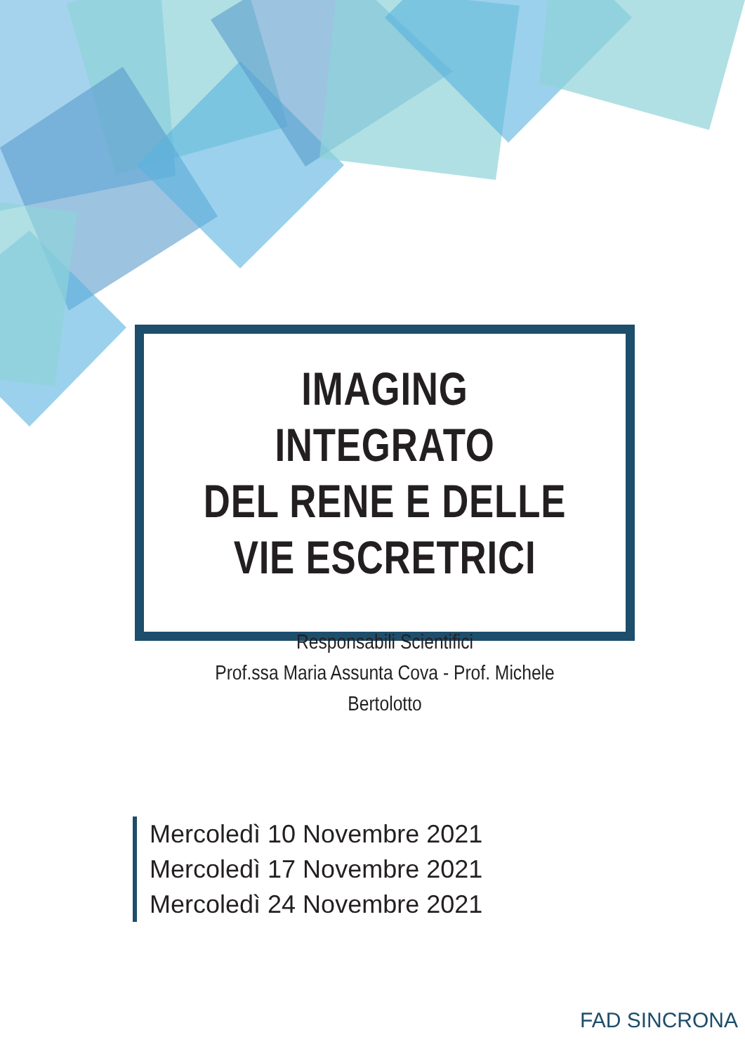IMAGING INTEGRATO
DEL RENE E DELLE
VIE ESCRETRICI
Responsabili Scientifici
Prof.ssa Maria Assunta Cova - Prof. Michele Bertolotto
Mercoledì 10 Novembre 2021
Mercoledì 17 Novembre 2021
Mercoledì 24 Novembre 2021
FAD SINCRONA